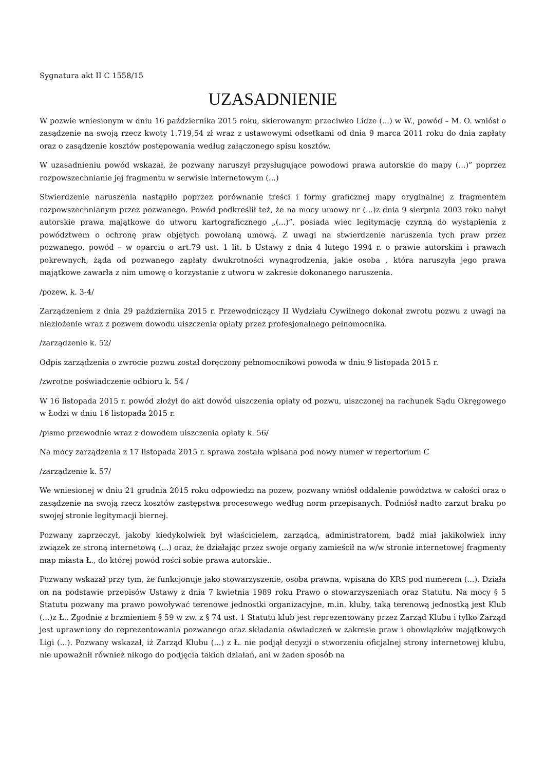Sygnatura akt II C 1558/15
UZASADNIENIE
W pozwie wniesionym w dniu 16 października 2015 roku, skierowanym przeciwko Lidze (...) w W., powód – M. O. wniósł o zasądzenie na swoją rzecz kwoty 1.719,54 zł wraz z ustawowymi odsetkami od dnia 9 marca 2011 roku do dnia zapłaty oraz o zasądzenie kosztów postępowania według załączonego spisu kosztów.
W uzasadnieniu powód wskazał, że pozwany naruszył przysługujące powodowi prawa autorskie do mapy (...)” poprzez rozpowszechnianie jej fragmentu w serwisie internetowym (...)
Stwierdzenie naruszenia nastąpiło poprzez porównanie treści i formy graficznej mapy oryginalnej z fragmentem rozpowszechnianym przez pozwanego. Powód podkreślił też, że na mocy umowy nr (...)z dnia 9 sierpnia 2003 roku nabył autorskie prawa majątkowe do utworu kartograficznego „(...)”, posiada wiec legitymację czynną do wystąpienia z powództwem o ochronę praw objętych powołaną umową. Z uwagi na stwierdzenie naruszenia tych praw przez pozwanego, powód – w oparciu o art.79 ust. 1 lit. b Ustawy z dnia 4 lutego 1994 r. o prawie autorskim i prawach pokrewnych, żąda od pozwanego zapłaty dwukrotności wynagrodzenia, jakie osoba , która naruszyła jego prawa majątkowe zawarła z nim umowę o korzystanie z utworu w zakresie dokonanego naruszenia.
/pozew, k. 3-4/
Zarządzeniem z dnia 29 października 2015 r. Przewodniczący II Wydziału Cywilnego dokonał zwrotu pozwu z uwagi na niezłożenie wraz z pozwem dowodu uiszczenia opłaty przez profesjonalnego pełnomocnika.
/zarządzenie k. 52/
Odpis zarządzenia o zwrocie pozwu został doręczony pełnomocnikowi powoda w dniu 9 listopada 2015 r.
/zwrotne poświadczenie odbioru k. 54 /
W 16 listopada 2015 r. powód złożył do akt dowód uiszczenia opłaty od pozwu, uiszczonej na rachunek Sądu Okręgowego w Łodzi w dniu 16 listopada 2015 r.
/pismo przewodnie wraz z dowodem uiszczenia opłaty k. 56/
Na mocy zarządzenia z 17 listopada 2015 r. sprawa została wpisana pod nowy numer w repertorium C
/zarządzenie k. 57/
We wniesionej w dniu 21 grudnia 2015 roku odpowiedzi na pozew, pozwany wniósł oddalenie powództwa w całości oraz o zasądzenie na swoją rzecz kosztów zastępstwa procesowego według norm przepisanych. Podniósł nadto zarzut braku po swojej stronie legitymacji biernej.
Pozwany zaprzeczył, jakoby kiedykolwiek był właścicielem, zarządcą, administratorem, bądź miał jakikolwiek inny związek ze stroną internetową (...) oraz, że działając przez swoje organy zamieścił na w/w stronie internetowej fragmenty map miasta Ł., do której powód rości sobie prawa autorskie..
Pozwany wskazał przy tym, że funkcjonuje jako stowarzyszenie, osoba prawna, wpisana do KRS pod numerem (...). Działa on na podstawie przepisów Ustawy z dnia 7 kwietnia 1989 roku Prawo o stowarzyszeniach oraz Statutu. Na mocy § 5 Statutu pozwany ma prawo powoływać terenowe jednostki organizacyjne, m.in. kluby, taką terenową jednostką jest Klub (...)z Ł.. Zgodnie z brzmieniem § 59 w zw. z § 74 ust. 1 Statutu klub jest reprezentowany przez Zarząd Klubu i tylko Zarząd jest uprawniony do reprezentowania pozwanego oraz składania oświadczeń w zakresie praw i obowiązków majątkowych Ligi (...). Pozwany wskazał, iż Zarząd Klubu (...) z Ł. nie podjął decyzji o stworzeniu oficjalnej strony internetowej klubu, nie upoważnił również nikogo do podjęcia takich działań, ani w żaden sposób na